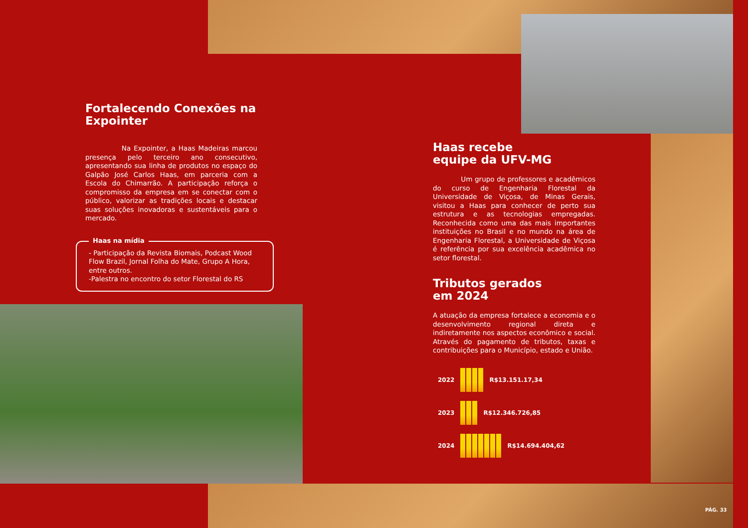Fortalecendo Conexões na Expointer
Na Expointer, a Haas Madeiras marcou presença pelo terceiro ano consecutivo, apresentando sua linha de produtos no espaço do Galpão José Carlos Haas, em parceria com a Escola do Chimarrão. A participação reforça o compromisso da empresa em se conectar com o público, valorizar as tradições locais e destacar suas soluções inovadoras e sustentáveis para o mercado.
Haas na mídia
- Participação da Revista Biomais, Podcast Wood Flow Brazil, Jornal Folha do Mate, Grupo A Hora, entre outros.
-Palestra no encontro do setor Florestal do RS
Haas recebe
equipe da UFV-MG
Um grupo de professores e acadêmicos do curso de Engenharia Florestal da Universidade de Viçosa, de Minas Gerais, visitou a Haas para conhecer de perto sua estrutura e as tecnologias empregadas. Reconhecida como uma das mais importantes instituições no Brasil e no mundo na área de Engenharia Florestal, a Universidade de Viçosa é referência por sua excelência acadêmica no setor florestal.
Tributos gerados
em 2024
A atuação da empresa fortalece a economia e o desenvolvimento regional direta e indiretamente nos aspectos econômico e social. Através do pagamento de tributos, taxas e contribuições para o Município, estado e União.
2022
R$13.151.17,34
2023
R$12.346.726,85
2024
R$14.694.404,62
PÁG. 33